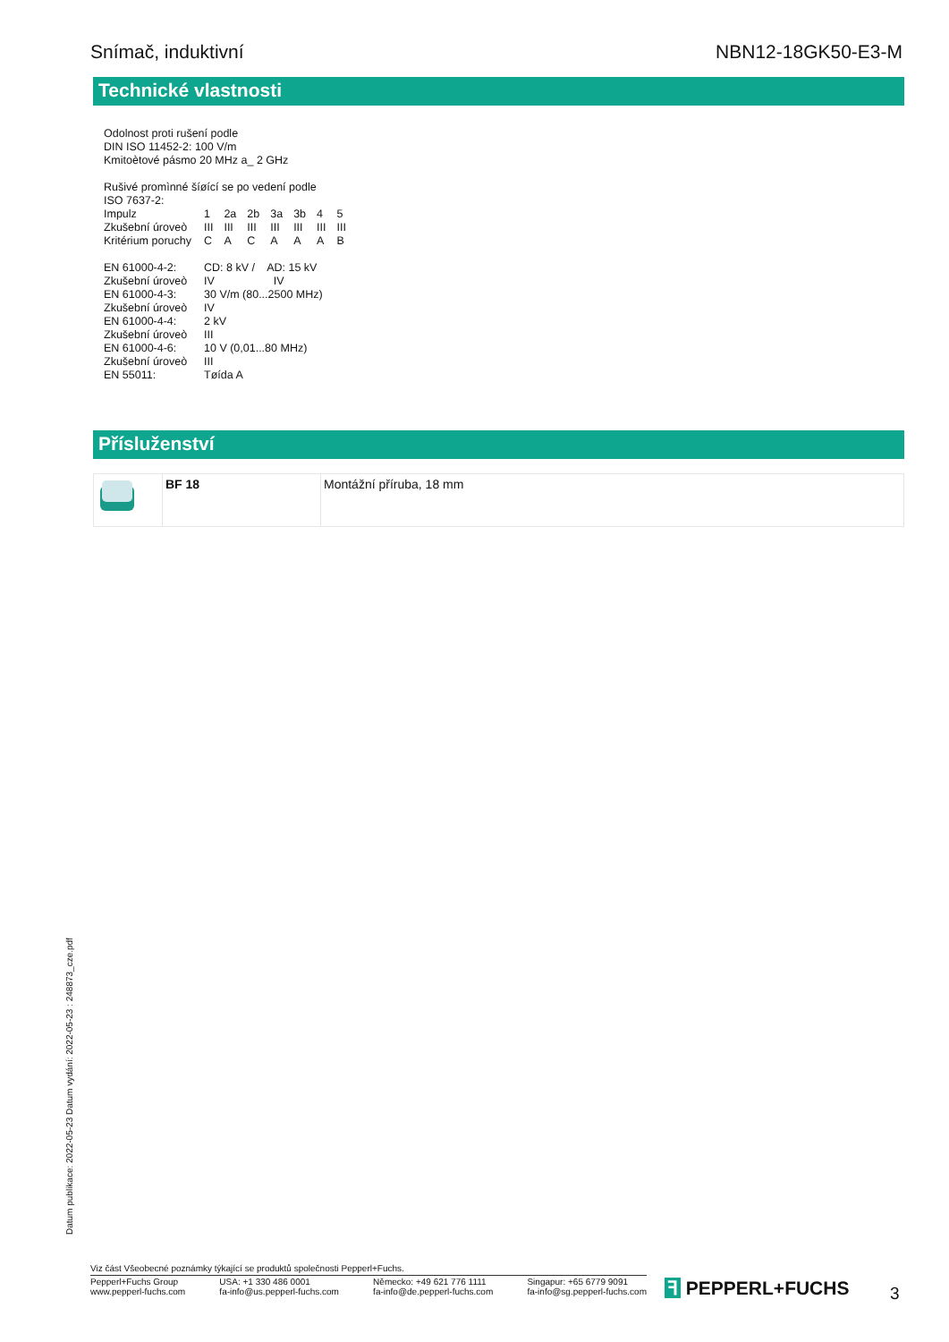Snímač, induktivní NBN12-18GK50-E3-M
Technické vlastnosti
Odolnost proti rušení podle
DIN ISO 11452-2: 100 V/m
Kmitoètové pásmo 20 MHz a_ 2 GHz
Rušivé promìnné šíøící se po vedení podle
ISO 7637-2:
| Impulz | 1 | 2a | 2b | 3a | 3b | 4 | 5 |
| Zkušební úroveò | III | III | III | III | III | III | III |
| Kritérium poruchy | C | A | C | A | A | A | B |
| EN 61000-4-2: | CD: 8 kV / AD: 15 kV |
| Zkušební úroveò | IV IV |
| EN 61000-4-3: | 30 V/m (80...2500 MHz) |
| Zkušební úroveò | IV |
| EN 61000-4-4: | 2 kV |
| Zkušební úroveò | III |
| EN 61000-4-6: | 10 V (0,01...80 MHz) |
| Zkušební úroveò | III |
| EN 55011: | Tøída A |
Přísluženství
| | BF 18 | Montážní příruba, 18 mm |
Datum publikace: 2022-05-23 Datum vydání: 2022-05-23 : 248873_cze.pdf
Viz část Všeobecné poznámky týkající se produktů společnosti Pepperl+Fuchs.
Pepperl+Fuchs Group
www.pepperl-fuchs.com USA: +1 330 486 0001
fa-info@us.pepperl-fuchs.com Německo: +49 621 776 1111
fa-info@de.pepperl-fuchs.com Singapur: +65 6779 9091
fa-info@sg.pepperl-fuchs.com
ꟻ PEPPERL+FUCHS 3